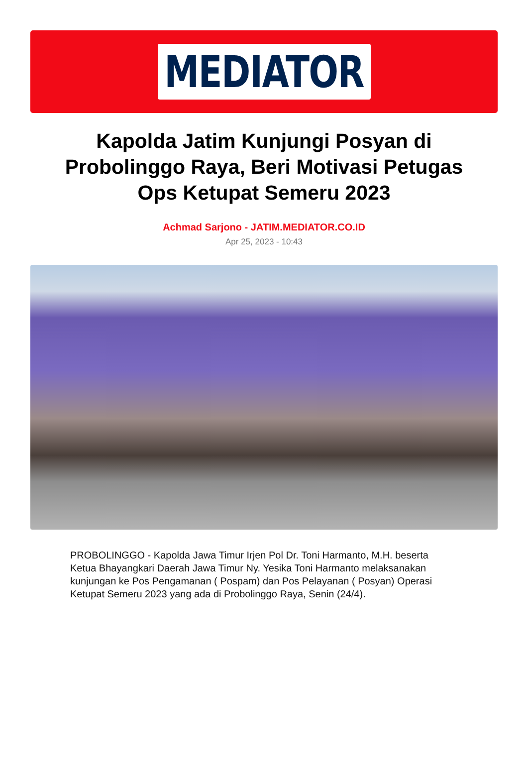MEDIATOR
Kapolda Jatim Kunjungi Posyan di Probolinggo Raya, Beri Motivasi Petugas Ops Ketupat Semeru 2023
Achmad Sarjono - JATIM.MEDIATOR.CO.ID
Apr 25, 2023 - 10:43
PROBOLINGGO - Kapolda Jawa Timur Irjen Pol Dr. Toni Harmanto, M.H. beserta Ketua Bhayangkari Daerah Jawa Timur Ny. Yesika Toni Harmanto melaksanakan kunjungan ke Pos Pengamanan ( Pospam) dan Pos Pelayanan ( Posyan) Operasi Ketupat Semeru 2023 yang ada di Probolinggo Raya, Senin (24/4).